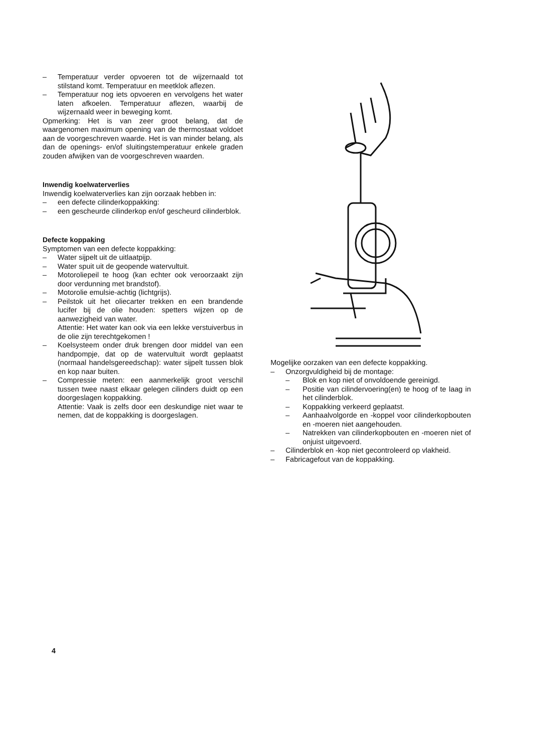– Temperatuur verder opvoeren tot de wijzernaald tot stilstand komt. Temperatuur en meetklok aflezen.
– Temperatuur nog iets opvoeren en vervolgens het water laten afkoelen. Temperatuur aflezen, waarbij de wijzernaald weer in beweging komt.
Opmerking: Het is van zeer groot belang, dat de waargenomen maximum opening van de thermostaat voldoet aan de voorgeschreven waarde. Het is van minder belang, als dan de openings- en/of sluitingstemperatuur enkele graden zouden afwijken van de voorgeschreven waarden.
Inwendig koelwaterverlies
Inwendig koelwaterverlies kan zijn oorzaak hebben in:
– een defecte cilinderkoppakking:
– een gescheurde cilinderkop en/of gescheurd cilinderblok.
Defecte koppaking
Symptomen van een defecte koppakking:
– Water sijpelt uit de uitlaatpijp.
– Water spuit uit de geopende watervultuit.
– Motoroliepeil te hoog (kan echter ook veroorzaakt zijn door verdunning met brandstof).
– Motorolie emulsie-achtig (lichtgrijs).
– Peilstok uit het oliecarter trekken en een brandende lucifer bij de olie houden: spetters wijzen op de aanwezigheid van water.
Attentie: Het water kan ook via een lekke verstuiverbus in de olie zijn terechtgekomen !
– Koelsysteem onder druk brengen door middel van een handpompje, dat op de watervultuit wordt geplaatst (normaal handelsgereedschap): water sijpelt tussen blok en kop naar buiten.
– Compressie meten: een aanmerkelijk groot verschil tussen twee naast elkaar gelegen cilinders duidt op een doorgeslagen koppakking.
Attentie: Vaak is zelfs door een deskundige niet waar te nemen, dat de koppakking is doorgeslagen.
Mogelijke oorzaken van een defecte koppakking.
– Onzorgvuldigheid bij de montage:
– Blok en kop niet of onvoldoende gereinigd.
– Positie van cilindervoering(en) te hoog of te laag in het cilinderblok.
– Koppakking verkeerd geplaatst.
– Aanhaalvolgorde en -koppel voor cilinderkopbouten en -moeren niet aangehouden.
– Natrekken van cilinderkopbouten en -moeren niet of onjuist uitgevoerd.
– Cilinderblok en -kop niet gecontroleerd op vlakheid.
– Fabricagefout van de koppakking.
4